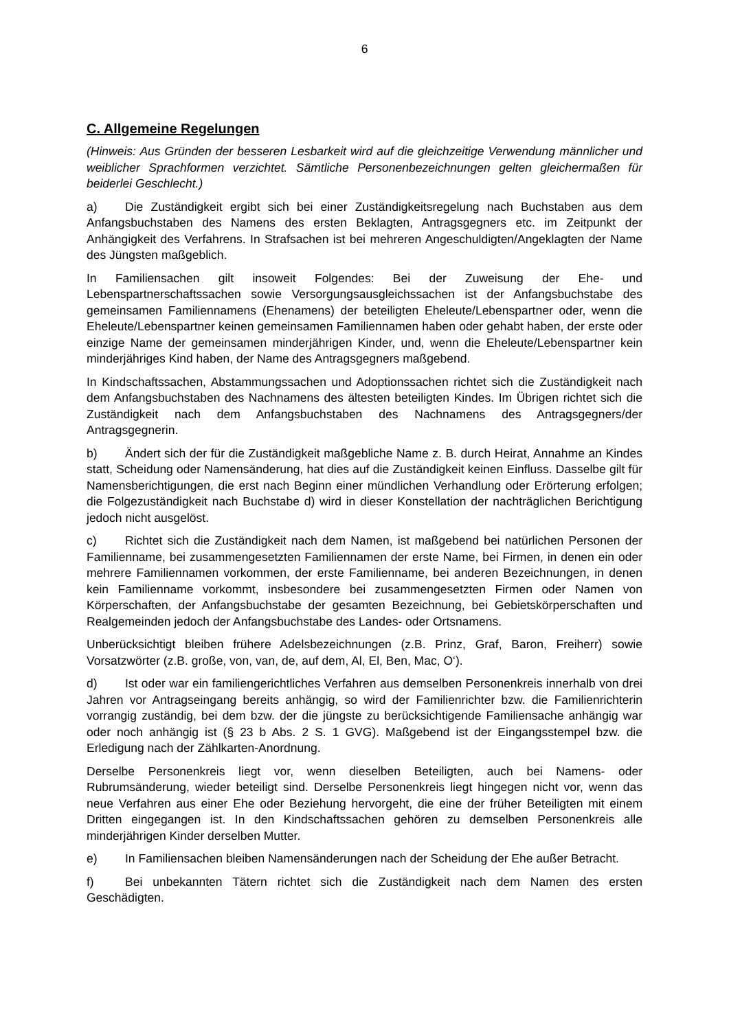6
C. Allgemeine Regelungen
(Hinweis: Aus Gründen der besseren Lesbarkeit wird auf die gleichzeitige Verwendung männlicher und weiblicher Sprachformen verzichtet. Sämtliche Personenbezeichnungen gelten gleichermaßen für beiderlei Geschlecht.)
a) Die Zuständigkeit ergibt sich bei einer Zuständigkeitsregelung nach Buchstaben aus dem Anfangsbuchstaben des Namens des ersten Beklagten, Antragsgegners etc. im Zeitpunkt der Anhängigkeit des Verfahrens. In Strafsachen ist bei mehreren Angeschuldigten/Angeklagten der Name des Jüngsten maßgeblich.
In Familiensachen gilt insoweit Folgendes: Bei der Zuweisung der Ehe- und Lebenspartnerschaftssachen sowie Versorgungsausgleichssachen ist der Anfangsbuchstabe des gemeinsamen Familiennamens (Ehenamens) der beteiligten Eheleute/Lebenspartner oder, wenn die Eheleute/Lebenspartner keinen gemeinsamen Familiennamen haben oder gehabt haben, der erste oder einzige Name der gemeinsamen minderjährigen Kinder, und, wenn die Eheleute/Lebenspartner kein minderjähriges Kind haben, der Name des Antragsgegners maßgebend.
In Kindschaftssachen, Abstammungssachen und Adoptionssachen richtet sich die Zuständigkeit nach dem Anfangsbuchstaben des Nachnamens des ältesten beteiligten Kindes. Im Übrigen richtet sich die Zuständigkeit nach dem Anfangsbuchstaben des Nachnamens des Antragsgegners/der Antragsgegnerin.
b) Ändert sich der für die Zuständigkeit maßgebliche Name z. B. durch Heirat, Annahme an Kindes statt, Scheidung oder Namensänderung, hat dies auf die Zuständigkeit keinen Einfluss. Dasselbe gilt für Namensberichtigungen, die erst nach Beginn einer mündlichen Verhandlung oder Erörterung erfolgen; die Folgezuständigkeit nach Buchstabe d) wird in dieser Konstellation der nachträglichen Berichtigung jedoch nicht ausgelöst.
c) Richtet sich die Zuständigkeit nach dem Namen, ist maßgebend bei natürlichen Personen der Familienname, bei zusammengesetzten Familiennamen der erste Name, bei Firmen, in denen ein oder mehrere Familiennamen vorkommen, der erste Familienname, bei anderen Bezeichnungen, in denen kein Familienname vorkommt, insbesondere bei zusammengesetzten Firmen oder Namen von Körperschaften, der Anfangsbuchstabe der gesamten Bezeichnung, bei Gebietskörperschaften und Realgemeinden jedoch der Anfangsbuchstabe des Landes- oder Ortsnamens.
Unberücksichtigt bleiben frühere Adelsbezeichnungen (z.B. Prinz, Graf, Baron, Freiherr) sowie Vorsatzwörter (z.B. große, von, van, de, auf dem, Al, El, Ben, Mac, O‘).
d) Ist oder war ein familiengerichtliches Verfahren aus demselben Personenkreis innerhalb von drei Jahren vor Antragseingang bereits anhängig, so wird der Familienrichter bzw. die Familienrichterin vorrangig zuständig, bei dem bzw. der die jüngste zu berücksichtigende Familiensache anhängig war oder noch anhängig ist (§ 23 b Abs. 2 S. 1 GVG). Maßgebend ist der Eingangsstempel bzw. die Erledigung nach der Zählkarten-Anordnung.
Derselbe Personenkreis liegt vor, wenn dieselben Beteiligten, auch bei Namens- oder Rubrumsänderung, wieder beteiligt sind. Derselbe Personenkreis liegt hingegen nicht vor, wenn das neue Verfahren aus einer Ehe oder Beziehung hervorgeht, die eine der früher Beteiligten mit einem Dritten eingegangen ist. In den Kindschaftssachen gehören zu demselben Personenkreis alle minderjährigen Kinder derselben Mutter.
e) In Familiensachen bleiben Namensänderungen nach der Scheidung der Ehe außer Betracht.
f) Bei unbekannten Tätern richtet sich die Zuständigkeit nach dem Namen des ersten Geschädigten.